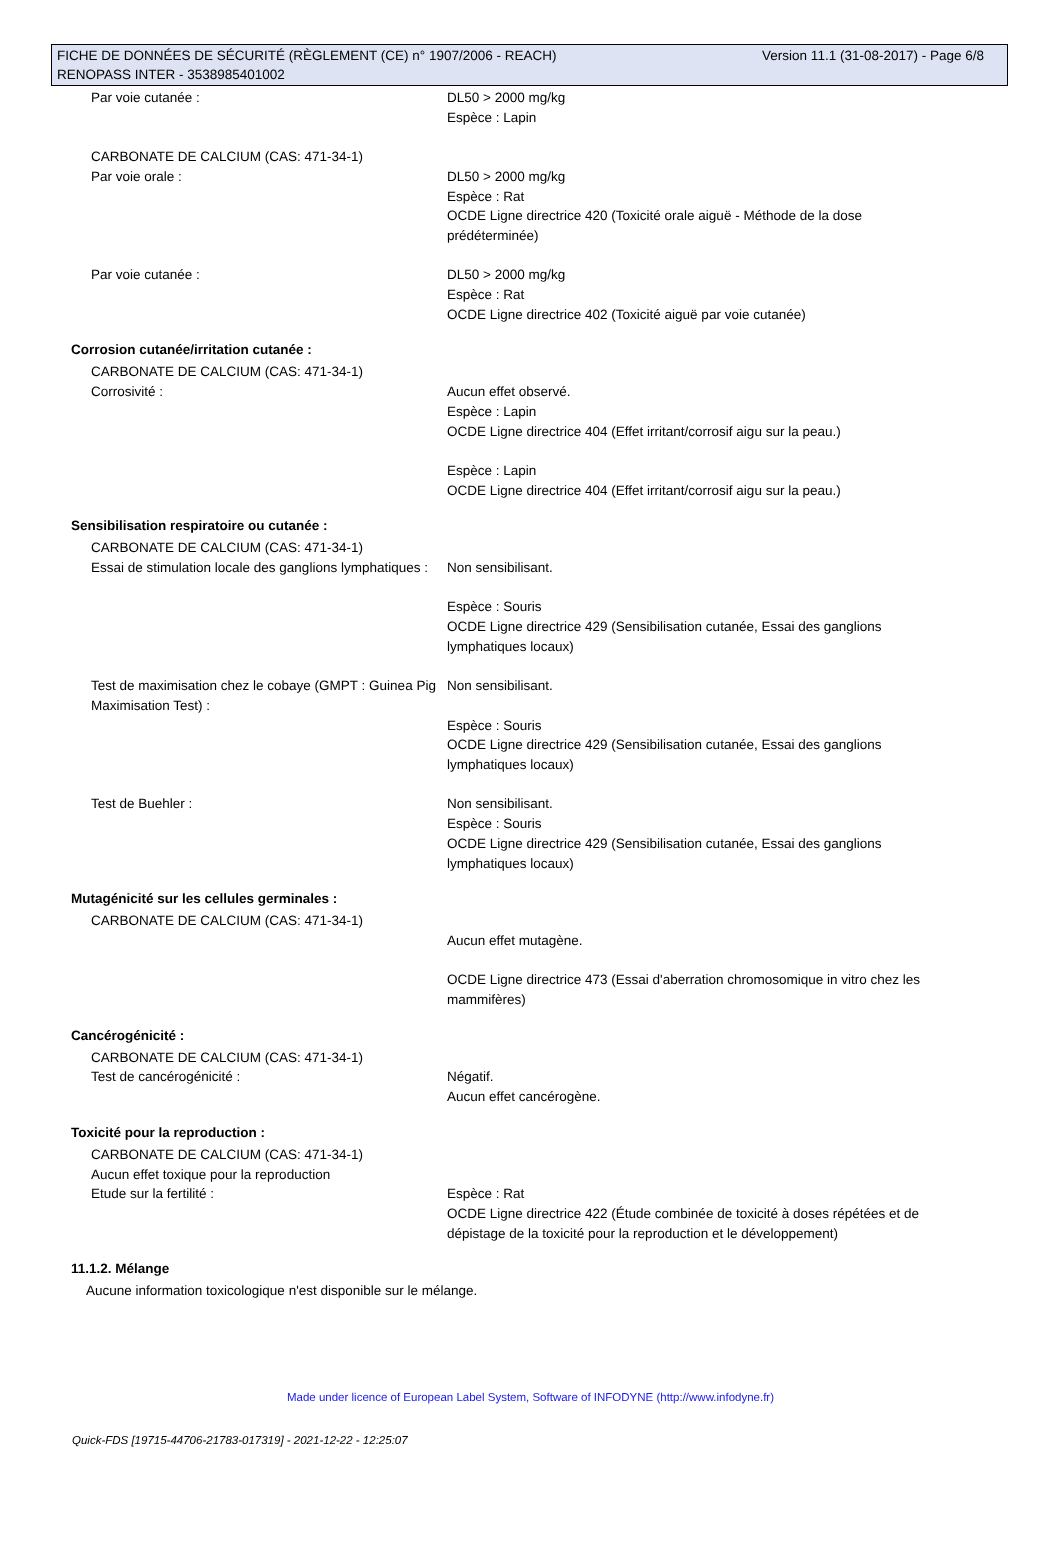Version 11.1 (31-08-2017) - Page 6/8 FICHE DE DONNÉES DE SÉCURITÉ (RÈGLEMENT (CE) n° 1907/2006 - REACH)
RENOPASS INTER - 3538985401002
Par voie cutanée : DL50 > 2000 mg/kg
Espèce : Lapin
CARBONATE DE CALCIUM (CAS: 471-34-1)
Par voie orale :
DL50 > 2000 mg/kg
Espèce : Rat
OCDE Ligne directrice 420 (Toxicité orale aiguë - Méthode de la dose prédéterminée)
Par voie cutanée : DL50 > 2000 mg/kg
Espèce : Rat
OCDE Ligne directrice 402 (Toxicité aiguë par voie cutanée)
Corrosion cutanée/irritation cutanée :
CARBONATE DE CALCIUM (CAS: 471-34-1)
Corrosivité :
Aucun effet observé.
Espèce : Lapin
OCDE Ligne directrice 404 (Effet irritant/corrosif aigu sur la peau.)
Espèce : Lapin
OCDE Ligne directrice 404 (Effet irritant/corrosif aigu sur la peau.)
Sensibilisation respiratoire ou cutanée :
CARBONATE DE CALCIUM (CAS: 471-34-1)
Essai de stimulation locale des ganglions lymphatiques :
Non sensibilisant.
Espèce : Souris
OCDE Ligne directrice 429 (Sensibilisation cutanée, Essai des ganglions lymphatiques locaux)
Test de maximisation chez le cobaye (GMPT : Guinea Pig Maximisation Test) :
Non sensibilisant.
Espèce : Souris
OCDE Ligne directrice 429 (Sensibilisation cutanée, Essai des ganglions lymphatiques locaux)
Test de Buehler : Non sensibilisant.
Espèce : Souris
OCDE Ligne directrice 429 (Sensibilisation cutanée, Essai des ganglions lymphatiques locaux)
Mutagénicité sur les cellules germinales :
CARBONATE DE CALCIUM (CAS: 471-34-1)
Aucun effet mutagène.
OCDE Ligne directrice 473 (Essai d'aberration chromosomique in vitro chez les mammifères)
Cancérogénicité :
CARBONATE DE CALCIUM (CAS: 471-34-1)
Test de cancérogénicité :
Négatif.
Aucun effet cancérogène.
Toxicité pour la reproduction :
CARBONATE DE CALCIUM (CAS: 471-34-1)
Aucun effet toxique pour la reproduction
Etude sur la fertilité :
Espèce : Rat
OCDE Ligne directrice 422 (Étude combinée de toxicité à doses répétées et de dépistage de la toxicité pour la reproduction et le développement)
11.1.2. Mélange
Aucune information toxicologique n'est disponible sur le mélange.
Made under licence of European Label System, Software of INFODYNE (http://www.infodyne.fr)
Quick-FDS [19715-44706-21783-017319] - 2021-12-22 - 12:25:07